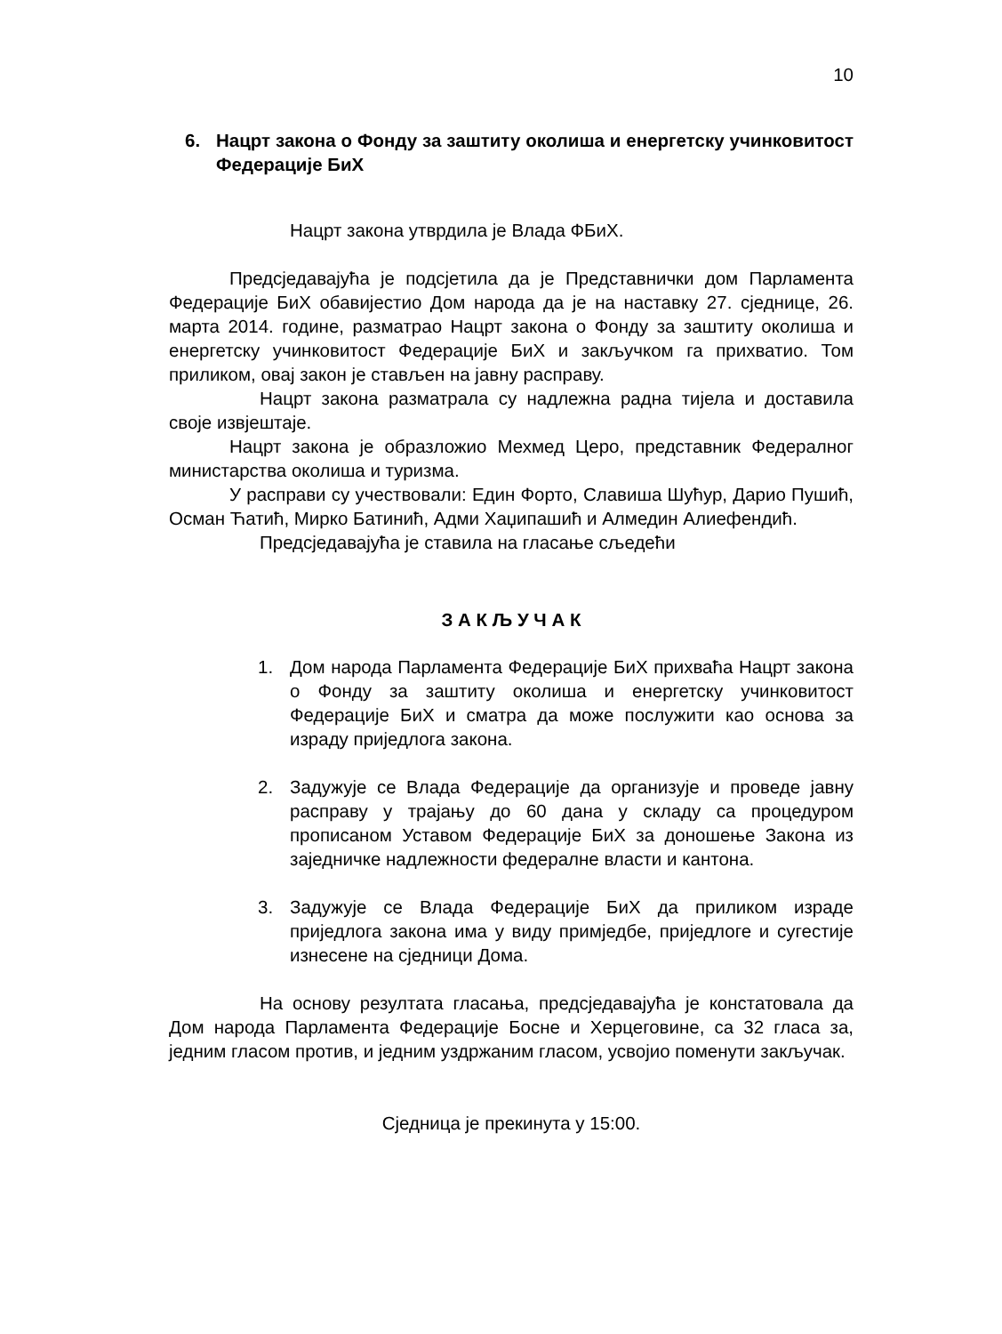10
6. Нацрт закона о Фонду за заштиту околиша и енергетску учинковитост Федерације БиХ
Нацрт закона утврдила је Влада ФБиХ.
Предсједавајућа је подсјетила да је Представнички дом Парламента Федерације БиХ обавијестио Дом народа да је на наставку 27. сједнице, 26. марта 2014. године, разматрао Нацрт закона о Фонду за заштиту околиша и енергетску учинковитост Федерације БиХ и закључком га прихватио. Том приликом, овај закон је стављен на јавну расправу.
Нацрт закона разматрала су надлежна радна тијела и доставила своје извјештаје.
Нацрт закона је образложио Мехмед Церо, представник Федералног министарства околиша и туризма.
У расправи су учествовали: Един Форто, Славиша Шућур, Дарио Пушић, Осман Ћатић, Мирко Батинић, Адми Хаџипашић и Алмедин Алиефендић.
Предсједавајућа је ставила на гласање сљедећи
З А К Љ У Ч А К
1. Дом народа Парламента Федерације БиХ прихваћа Нацрт закона о Фонду за заштиту околиша и енергетску учинковитост Федерације БиХ и сматра да може послужити као основа за израду приједлога закона.
2. Задужује се Влада Федерације да организује и проведе јавну расправу у трајању до 60 дана у складу са процедуром прописаном Уставом Федерације БиХ за доношење Закона из заједничке надлежности федералне власти и кантона.
3. Задужује се Влада Федерације БиХ да приликом израде приједлога закона има у виду примједбе, приједлоге и сугестије изнесене на сједници Дома.
На основу резултата гласања, предсједавајућа је констатовала да Дом народа Парламента Федерације Босне и Херцеговине, са 32 гласа за, једним гласом против, и једним уздржаним гласом, усвојио поменути закључак.
Сједница је прекинута у 15:00.